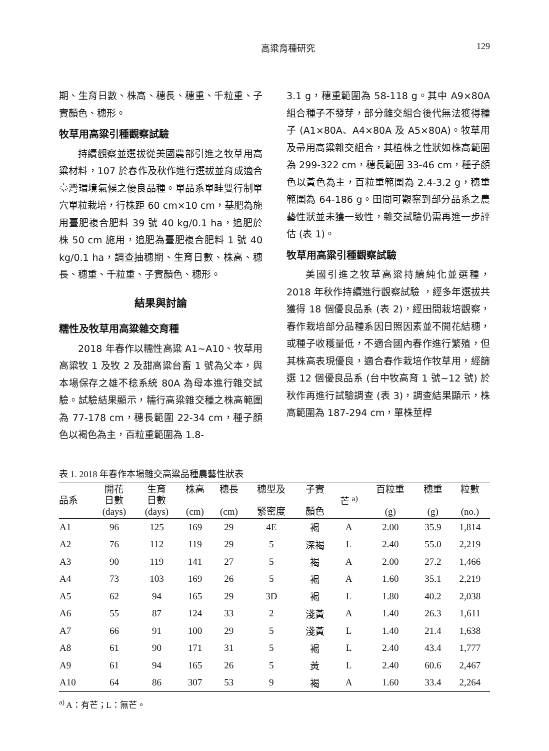高粱育種研究 129
期、生育日數、株高、穗長、穗重、千粒重、子實顏色、穗形。
牧草用高粱引種觀察試驗
持續觀察並選拔從美國農部引進之牧草用高粱材料，107 於春作及秋作進行選拔並育成適合臺灣環境氣候之優良品種。單品系單畦雙行制單穴單粒栽培，行株距 60 cm×10 cm，基肥為施用臺肥複合肥料 39 號 40 kg/0.1 ha，追肥於株 50 cm 施用，追肥為臺肥複合肥料 1 號 40 kg/0.1 ha，調查抽穗期、生育日數、株高、穗長、穗重、千粒重、子實顏色、穗形。
結果與討論
糯性及牧草用高粱雜交育種
2018 年春作以糯性高粱 A1~A10、牧草用高粱牧 1 及牧 2 及甜高粱台畜 1 號為父本，與本場保存之雄不稔系統 80A 為母本進行雜交試驗。試驗結果顯示，糯行高粱雜交種之株高範圍為 77-178 cm，穗長範圍 22-34 cm，種子顏色以褐色為主，百粒重範圍為 1.8-
3.1 g，穗重範圍為 58-118 g。其中 A9×80A 組合種子不發芽，部分雜交組合後代無法獲得種子 (A1×80A、A4×80A 及 A5×80A)。牧草用及帚用高粱雜交組合，其植株之性狀如株高範圍為 299-322 cm，穗長範圍 33-46 cm，種子顏色以黃色為主，百粒重範圍為 2.4-3.2 g，穗重範圍為 64-186 g。田間可觀察到部分品系之農藝性狀並未獲一致性，雜交試驗仍需再進一步評估 (表 1)。
牧草用高粱引種觀察試驗
美國引進之牧草高粱持續純化並選種，2018 年秋作持續進行觀察試驗 ，經多年選拔共獲得 18 個優良品系 (表 2)，經田間栽培觀察，春作栽培部分品種系因日照因素並不開花結穗，或種子收穫量低，不適合國內春作進行繁殖，但其株高表現優良，適合春作栽培作牧草用，經篩選 12 個優良品系 (台中牧高育 1 號~12 號) 於秋作再進行試驗調查 (表 3)，調查結果顯示，株高範圍為 187-294 cm，單株莖桿
表 1. 2018 年春作本場雜交高粱品種農藝性狀表
| 品系 | 開花 日數 (days) | 生育 日數 (days) | 株高 (cm) | 穗長 (cm) | 穗型及 緊密度 | 子實 顏色 | 芒 <sup>a)</sup> | 百粒重 (g) | 穗重 (g) | 粒數 (no.) |
| --- | --- | --- | --- | --- | --- | --- | --- | --- | --- | --- |
| A1 | 96 | 125 | 169 | 29 | 4E | 褐 | A | 2.00 | 35.9 | 1,814 |
| A2 | 76 | 112 | 119 | 29 | 5 | 深褐 | L | 2.40 | 55.0 | 2,219 |
| A3 | 90 | 119 | 141 | 27 | 5 | 褐 | A | 2.00 | 27.2 | 1,466 |
| A4 | 73 | 103 | 169 | 26 | 5 | 褐 | A | 1.60 | 35.1 | 2,219 |
| A5 | 62 | 94 | 165 | 29 | 3D | 褐 | L | 1.80 | 40.2 | 2,038 |
| A6 | 55 | 87 | 124 | 33 | 2 | 淺黃 | A | 1.40 | 26.3 | 1,611 |
| A7 | 66 | 91 | 100 | 29 | 5 | 淺黃 | L | 1.40 | 21.4 | 1,638 |
| A8 | 61 | 90 | 171 | 31 | 5 | 褐 | L | 2.40 | 43.4 | 1,777 |
| A9 | 61 | 94 | 165 | 26 | 5 | 黃 | L | 2.40 | 60.6 | 2,467 |
| A10 | 64 | 86 | 307 | 53 | 9 | 褐 | A | 1.60 | 33.4 | 2,264 |
<sup>a)</sup> A：有芒；L：無芒。